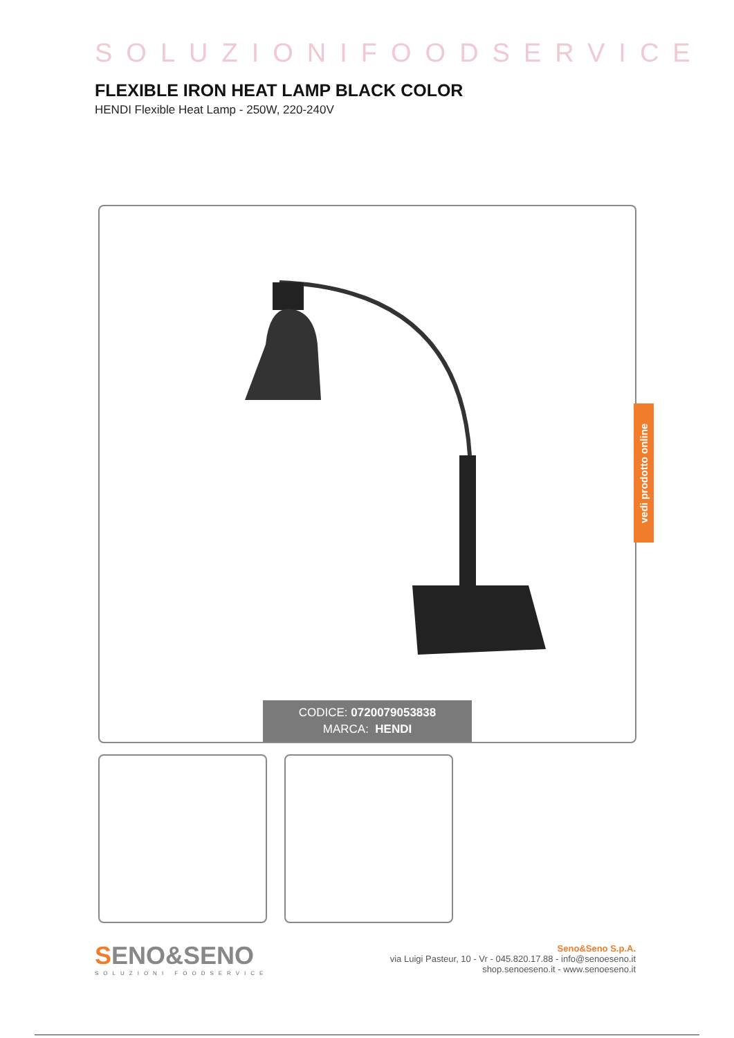SOLUZIONIFOODSERVICE
FLEXIBLE IRON HEAT LAMP BLACK COLOR
HENDI Flexible Heat Lamp - 250W, 220-240V
CODICE: 0720079053838
MARCA: HENDI
vedi prodotto online
SENO&SENO
SOLUZIONI FOODSERVICE
Seno&Seno S.p.A.
via Luigi Pasteur, 10 - Vr - 045.820.17.88 - info@senoeseno.it
shop.senoeseno.it - www.senoeseno.it